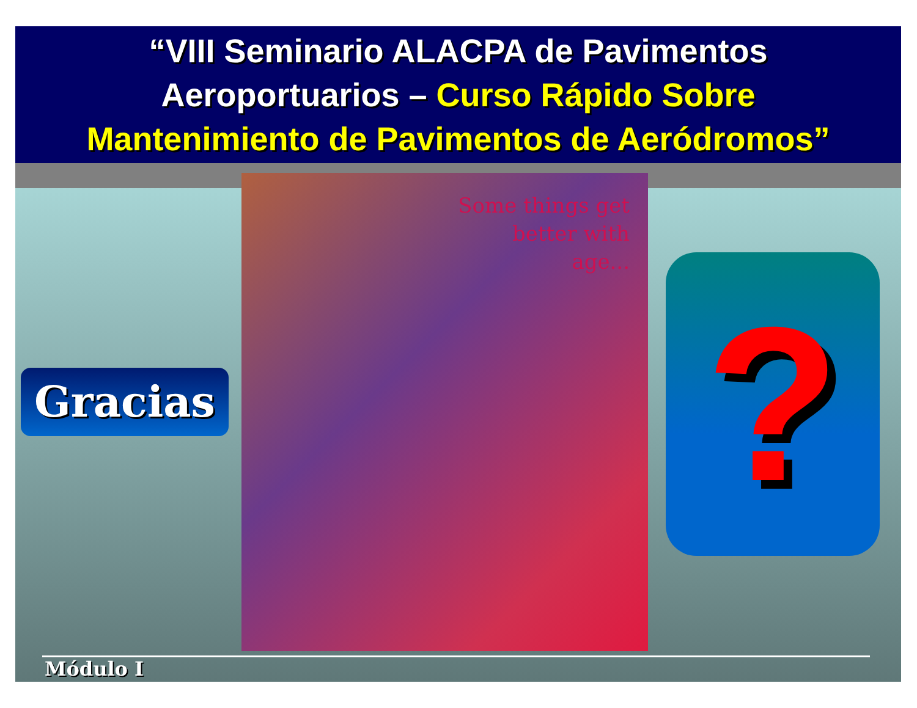“VIII Seminario ALACPA de Pavimentos
Aeroportuarios – Curso Rápido Sobre
Mantenimiento de Pavimentos de Aeródromos”
Gracias
Some things get
better with
age...
?
Módulo I